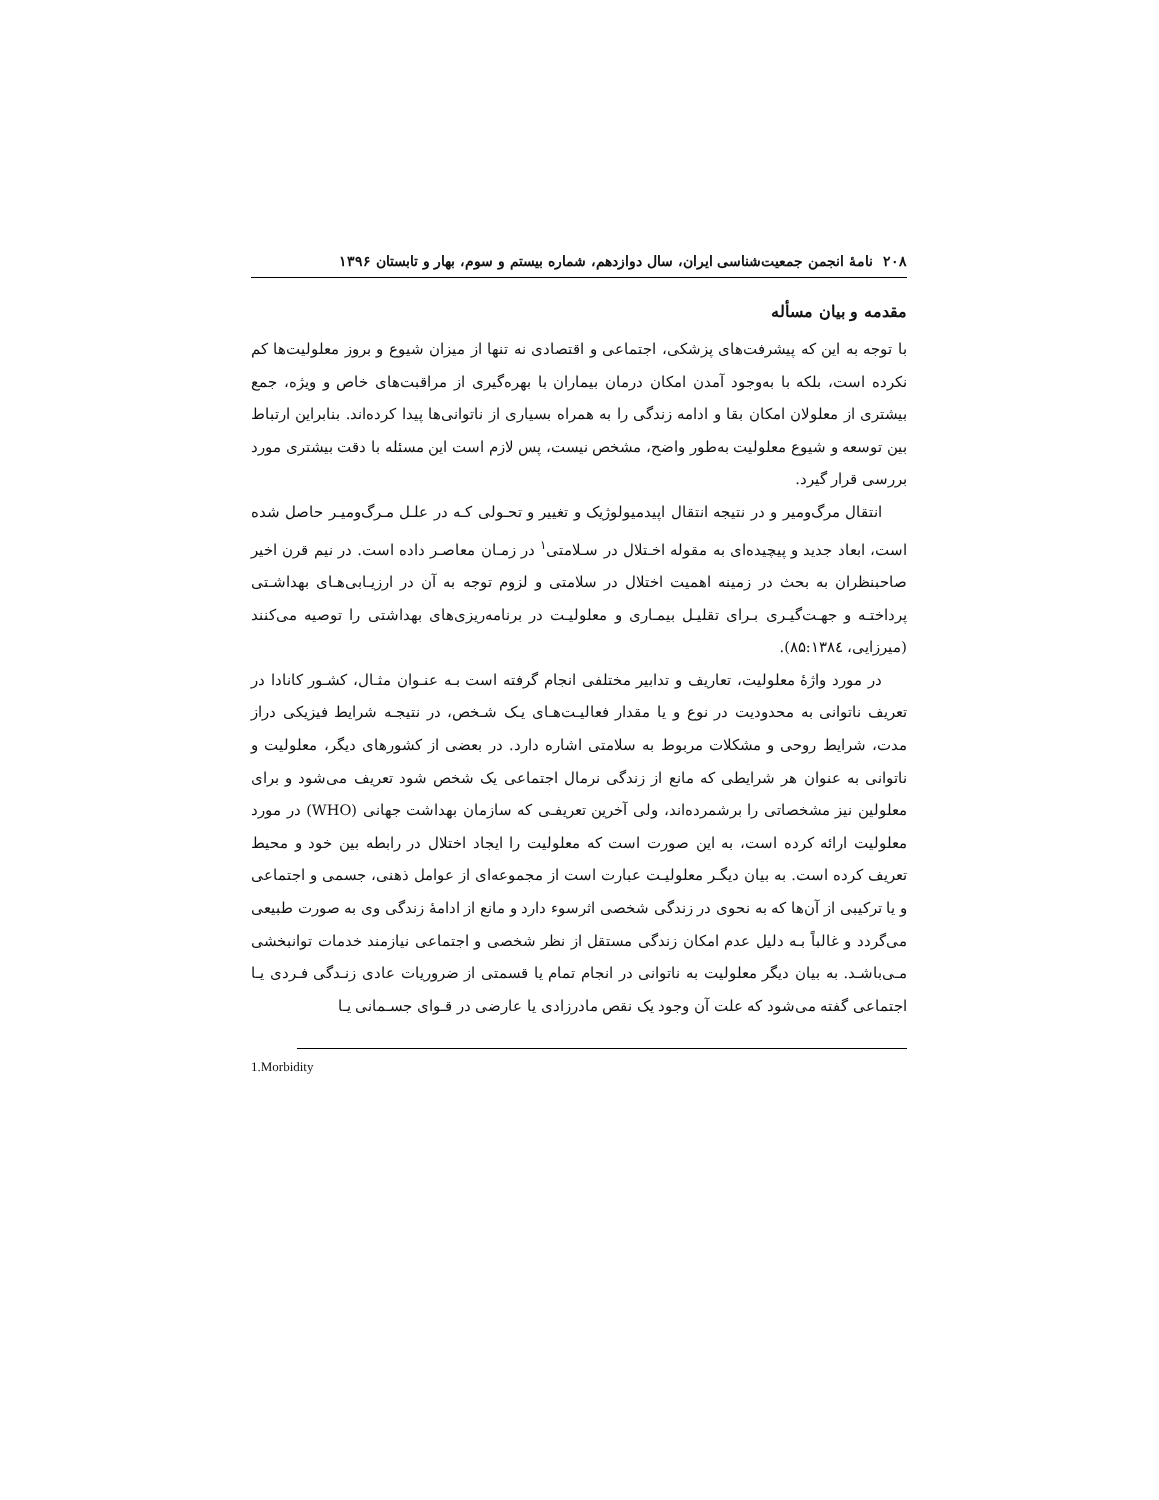۲۰۸ نامهٔ انجمن جمعیت‌شناسی ایران، سال دوازدهم، شماره بیستم و سوم، بهار و تابستان ۱۳۹۶
مقدمه و بیان مسأله
با توجه به این که پیشرفت‌های پزشکی، اجتماعی و اقتصادی نه تنها از میزان شیوع و بروز معلولیت‌ها کم نکرده است، بلکه با به‌وجود آمدن امکان درمان بیماران با بهره‌گیری از مراقبت‌های خاص و ویژه، جمع بیشتری از معلولان امکان بقا و ادامه زندگی را به همراه بسیاری از ناتوانی‌ها پیدا کرده‌اند. بنابراین ارتباط بین توسعه و شیوع معلولیت به‌طور واضح، مشخص نیست، پس لازم است این مسئله با دقت بیشتری مورد بررسی قرار گیرد.
انتقال مرگ‌ومیر و در نتیجه انتقال اپیدمیولوژیک و تغییر و تحـولی کـه در علـل مـرگ‌ومیـر حاصل شده است، ابعاد جدید و پیچیده‌ای به مقوله اخـتلال در سـلامتی<sup>۱</sup> در زمـان معاصـر داده است. در نیم قرن اخیر صاحبنظران به بحث در زمینه اهمیت اختلال در سلامتی و لزوم توجه به آن در ارزیـابی‌هـای بهداشـتی پرداختـه و جهـت‌گیـری بـرای تقلیـل بیمـاری و معلولیـت در برنامه‌ریزی‌های بهداشتی را توصیه می‌کنند (میرزایی، ۸۵:۱۳۸٤).
در مورد واژهٔ معلولیت، تعاریف و تدابیر مختلفی انجام گرفته است بـه عنـوان مثـال، کشـور کانادا در تعریف ناتوانی به محدودیت در نوع و یا مقدار فعالیـت‌هـای یـک شـخص، در نتیجـه شرایط فیزیکی دراز مدت، شرایط روحی و مشکلات مربوط به سلامتی اشاره دارد. در بعضی از کشورهای دیگر، معلولیت و ناتوانی به عنوان هر شرایطی که مانع از زندگی نرمال اجتماعی یک شخص شود تعریف می‌شود و برای معلولین نیز مشخصاتی را برشمرده‌اند، ولی آخرین تعریفـی که سازمان بهداشت جهانی (WHO) در مورد معلولیت ارائه کرده است، به این صورت است که معلولیت را ایجاد اختلال در رابطه بین خود و محیط تعریف کرده است. به بیان دیگـر معلولیـت عبارت است از مجموعه‌ای از عوامل ذهنی، جسمی و اجتماعی و یا ترکیبی از آن‌ها که به نحوی در زندگی شخصی اثرسوء دارد و مانع از ادامهٔ زندگی وی به صورت طبیعی می‌گردد و غالباً بـه دلیل عدم امکان زندگی مستقل از نظر شخصی و اجتماعی نیازمند خدمات توانبخشی مـی‌باشـد. به بیان دیگر معلولیت به ناتوانی در انجام تمام یا قسمتی از ضروریات عادی زنـدگی فـردی یـا اجتماعی گفته می‌شود که علت آن وجود یک نقص مادرزادی یا عارضی در قـوای جسـمانی یـا
1.Morbidity